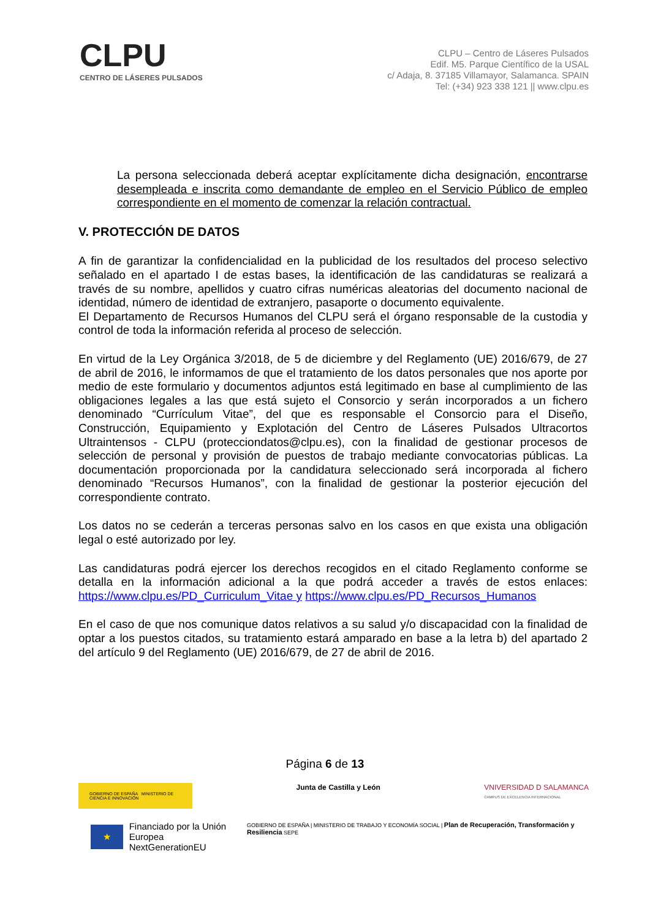CLPU
CENTRO DE LÁSERES PULSADOS
CLPU – Centro de Láseres Pulsados
Edif. M5. Parque Científico de la USAL
c/ Adaja, 8. 37185 Villamayor, Salamanca. SPAIN
Tel: (+34) 923 338 121 || www.clpu.es
La persona seleccionada deberá aceptar explícitamente dicha designación, encontrarse desempleada e inscrita como demandante de empleo en el Servicio Público de empleo correspondiente en el momento de comenzar la relación contractual.
V. PROTECCIÓN DE DATOS
A fin de garantizar la confidencialidad en la publicidad de los resultados del proceso selectivo señalado en el apartado I de estas bases, la identificación de las candidaturas se realizará a través de su nombre, apellidos y cuatro cifras numéricas aleatorias del documento nacional de identidad, número de identidad de extranjero, pasaporte o documento equivalente.
El Departamento de Recursos Humanos del CLPU será el órgano responsable de la custodia y control de toda la información referida al proceso de selección.
En virtud de la Ley Orgánica 3/2018, de 5 de diciembre y del Reglamento (UE) 2016/679, de 27 de abril de 2016, le informamos de que el tratamiento de los datos personales que nos aporte por medio de este formulario y documentos adjuntos está legitimado en base al cumplimiento de las obligaciones legales a las que está sujeto el Consorcio y serán incorporados a un fichero denominado “Currículum Vitae”, del que es responsable el Consorcio para el Diseño, Construcción, Equipamiento y Explotación del Centro de Láseres Pulsados Ultracortos Ultraintensos - CLPU (protecciondatos@clpu.es), con la finalidad de gestionar procesos de selección de personal y provisión de puestos de trabajo mediante convocatorias públicas. La documentación proporcionada por la candidatura seleccionado será incorporada al fichero denominado “Recursos Humanos”, con la finalidad de gestionar la posterior ejecución del correspondiente contrato.
Los datos no se cederán a terceras personas salvo en los casos en que exista una obligación legal o esté autorizado por ley.
Las candidaturas podrá ejercer los derechos recogidos en el citado Reglamento conforme se detalla en la información adicional a la que podrá acceder a través de estos enlaces: https://www.clpu.es/PD_Curriculum_Vitae y https://www.clpu.es/PD_Recursos_Humanos
En el caso de que nos comunique datos relativos a su salud y/o discapacidad con la finalidad de optar a los puestos citados, su tratamiento estará amparado en base a la letra b) del apartado 2 del artículo 9 del Reglamento (UE) 2016/679, de 27 de abril de 2016.
Página 6 de 13
GOBIERNO DE ESPAÑA MINISTERIO DE CIENCIA E INNOVACIÓN
Junta de Castilla y León VNIVERSIDAD D SALAMANCA
CAMPUS DE EXCELENCIA INTERNACIONAL
★
Financiado por la Unión Europea
NextGenerationEU
GOBIERNO DE ESPAÑA | MINISTERIO DE TRABAJO Y ECONOMÍA SOCIAL | Plan de Recuperación, Transformación y Resiliencia SEPE